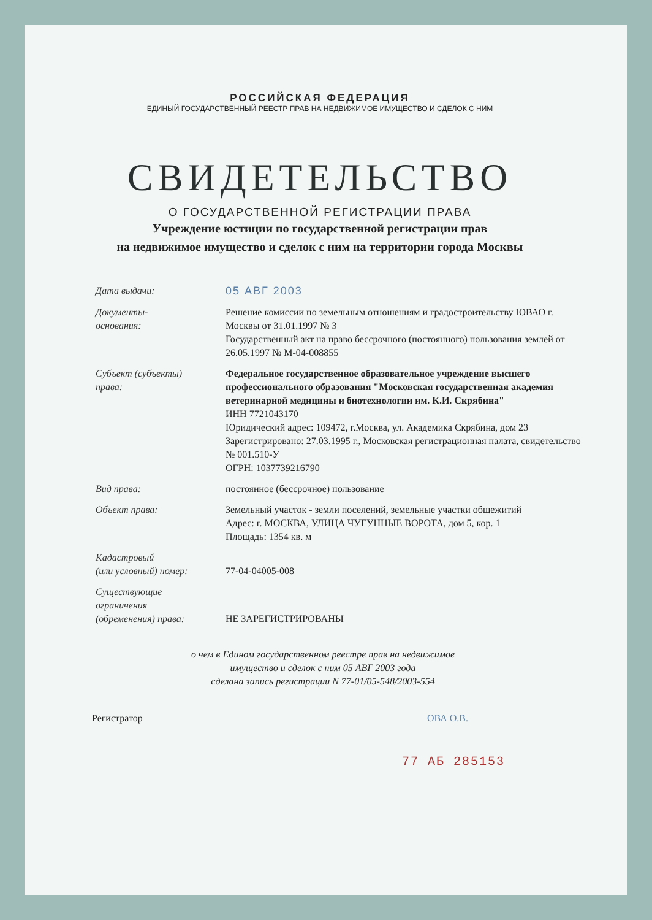РОССИЙСКАЯ ФЕДЕРАЦИЯ
ЕДИНЫЙ ГОСУДАРСТВЕННЫЙ РЕЕСТР ПРАВ НА НЕДВИЖИМОЕ ИМУЩЕСТВО И СДЕЛОК С НИМ
СВИДЕТЕЛЬСТВО
О ГОСУДАРСТВЕННОЙ РЕГИСТРАЦИИ ПРАВА
Учреждение юстиции по государственной регистрации прав
на недвижимое имущество и сделок с ним на территории города Москвы
| Дата выдачи: | 05 АВГ 2003 |
| Документы- основания: | Решение комиссии по земельным отношениям и градостроительству ЮВАО г. Москвы от 31.01.1997 № 3 Государственный акт на право бессрочного (постоянного) пользования землей от 26.05.1997 № М-04-008855 |
| Субъект (субъекты) права: | Федеральное государственное образовательное учреждение высшего профессионального образования "Московская государственная академия ветеринарной медицины и биотехнологии им. К.И. Скрябина" ИНН 7721043170 Юридический адрес: 109472, г.Москва, ул. Академика Скрябина, дом 23 Зарегистрировано: 27.03.1995 г., Московская регистрационная палата, свидетельство № 001.510-У ОГРН: 1037739216790 |
| Вид права: | постоянное (бессрочное) пользование |
| Объект права: | Земельный участок - земли поселений, земельные участки общежитий Адрес: г. МОСКВА, УЛИЦА ЧУГУННЫЕ ВОРОТА, дом 5, кор. 1 Площадь: 1354 кв. м |
| Кадастровый (или условный) номер: | 77-04-04005-008 |
| Существующие ограничения (обременения) права: | НЕ ЗАРЕГИСТРИРОВАНЫ |
о чем в Едином государственном реестре прав на недвижимое
имущество и сделок с ним 05 АВГ 2003 года
сделана запись регистрации N 77-01/05-548/2003-554
Регистратор ОВА О.В.
77 АБ 285153